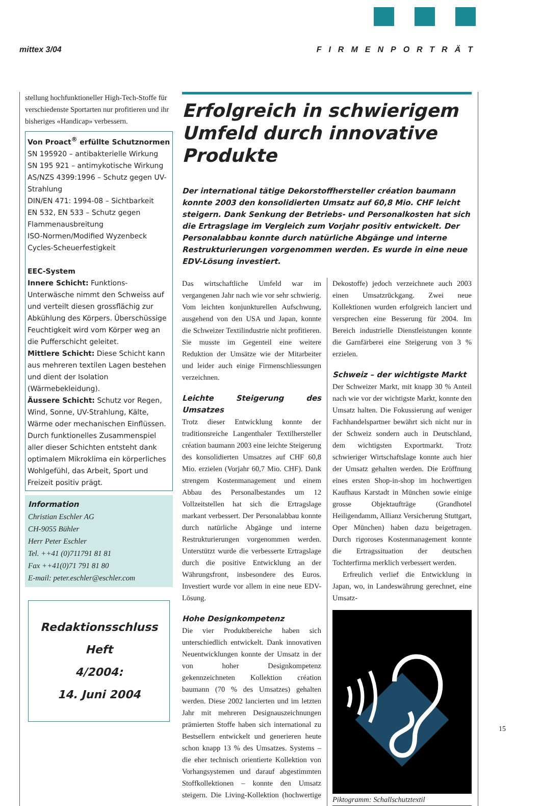mittex 3/04 FIRMENPORTRÄT
stellung hochfunktioneller High-Tech-Stoffe für verschiedenste Sportarten nur profitieren und ihr bisheriges «Handicap» verbessern.
Von Proact<sup>®</sup> erfüllte Schutznormen
SN 195920 – antibakterielle Wirkung
SN 195 921 – antimykotische Wirkung
AS/NZS 4399:1996 – Schutz gegen UV-Strahlung
DIN/EN 471: 1994-08 – Sichtbarkeit
EN 532, EN 533 – Schutz gegen Flammenausbreitung
ISO-Normen/Modified Wyzenbeck Cycles-Scheuerfestigkeit
EEC-System
Innere Schicht: Funktions-Unterwäsche nimmt den Schweiss auf und verteilt diesen grossflächig zur Abkühlung des Körpers. Überschüssige Feuchtigkeit wird vom Körper weg an die Pufferschicht geleitet.
Mittlere Schicht: Diese Schicht kann aus mehreren textilen Lagen bestehen und dient der Isolation (Wärmebekleidung).
Äussere Schicht: Schutz vor Regen, Wind, Sonne, UV-Strahlung, Kälte, Wärme oder mechanischen Einflüssen.
Durch funktionelles Zusammenspiel aller dieser Schichten entsteht dank optimalem Mikroklima ein körperliches Wohlgefühl, das Arbeit, Sport und Freizeit positiv prägt.
Information
Christian Eschler AG
CH-9055 Bühler
Herr Peter Eschler
Tel. ++41 (0)711791 81 81
Fax ++41(0)71 791 81 80
E-mail: peter.eschler@eschler.com
Redaktionsschluss Heft
4/2004:
14. Juni 2004
Erfolgreich in schwierigem Umfeld durch innovative Produkte
Der international tätige Dekorstoffhersteller création baumann konnte 2003 den konsolidierten Umsatz auf 60,8 Mio. CHF leicht steigern. Dank Senkung der Betriebs- und Personalkosten hat sich die Ertragslage im Vergleich zum Vorjahr positiv entwickelt. Der Personalabbau konnte durch natürliche Abgänge und interne Restrukturierungen vorgenommen werden. Es wurde in eine neue EDV-Lösung investiert.
Das wirtschaftliche Umfeld war im vergangenen Jahr nach wie vor sehr schwierig. Vom leichten konjunkturellen Aufschwung, ausgehend von den USA und Japan, konnte die Schweizer Textilindustrie nicht profitieren. Sie musste im Gegenteil eine weitere Reduktion der Umsätze wie der Mitarbeiter und leider auch einige Firmenschliessungen verzeichnen.
Leichte Steigerung des Umsatzes
Trotz dieser Entwicklung konnte der traditionsreiche Langenthaler Textilhersteller création baumann 2003 eine leichte Steigerung des konsolidierten Umsatzes auf CHF 60,8 Mio. erzielen (Vorjahr 60,7 Mio. CHF). Dank strengem Kostenmanagement und einem Abbau des Personalbestandes um 12 Vollzeitstellen hat sich die Ertragslage markant verbessert. Der Personalabbau konnte durch natürliche Abgänge und interne Restrukturierungen vorgenommen werden. Unterstützt wurde die verbesserte Ertragslage durch die positive Entwicklung an der Währungsfront, insbesondere des Euros. Investiert wurde vor allem in eine neue EDV-Lösung.
Hohe Designkompetenz
Die vier Produktbereiche haben sich unterschiedlich entwickelt. Dank innovativen Neuentwicklungen konnte der Umsatz in der von hoher Designkompetenz gekennzeichneten Kollektion création baumann (70 % des Umsatzes) gehalten werden. Diese 2002 lancierten und im letzten Jahr mit mehreren Designauszeichnungen prämierten Stoffe haben sich international zu Bestsellern entwickelt und generieren heute schon knapp 13 % des Umsatzes. Systems – die eher technisch orientierte Kollektion von Vorhangsystemen und darauf abgestimmten Stoffkollektionen – konnte den Umsatz steigern. Die Living-Kollektion (hochwertige Dekostoffe) jedoch verzeichnete auch 2003 einen Umsatzrückgang. Zwei neue Kollektionen wurden erfolgreich lanciert und versprechen eine Besserung für 2004. Im Bereich industrielle Dienstleistungen konnte die Garnfärberei eine Steigerung von 3 % erzielen.
Schweiz – der wichtigste Markt
Der Schweizer Markt, mit knapp 30 % Anteil nach wie vor der wichtigste Markt, konnte den Umsatz halten. Die Fokussierung auf weniger Fachhandelspartner bewährt sich nicht nur in der Schweiz sondern auch in Deutschland, dem wichtigsten Exportmarkt. Trotz schwieriger Wirtschaftslage konnte auch hier der Umsatz gehalten werden. Die Eröffnung eines ersten Shop-in-shop im hochwertigen Kaufhaus Karstadt in München sowie einige grosse Objektaufträge (Grandhotel Heiligendamm, Allianz Versicherung Stuttgart, Oper München) haben dazu beigetragen. Durch rigoroses Kostenmanagement konnte die Ertragssituation der deutschen Tochterfirma merklich verbessert werden.
Erfreulich verlief die Entwicklung in Japan, wo, in Landeswährung gerechnet, eine Umsatz-
Piktogramm: Schallschutztextil
15